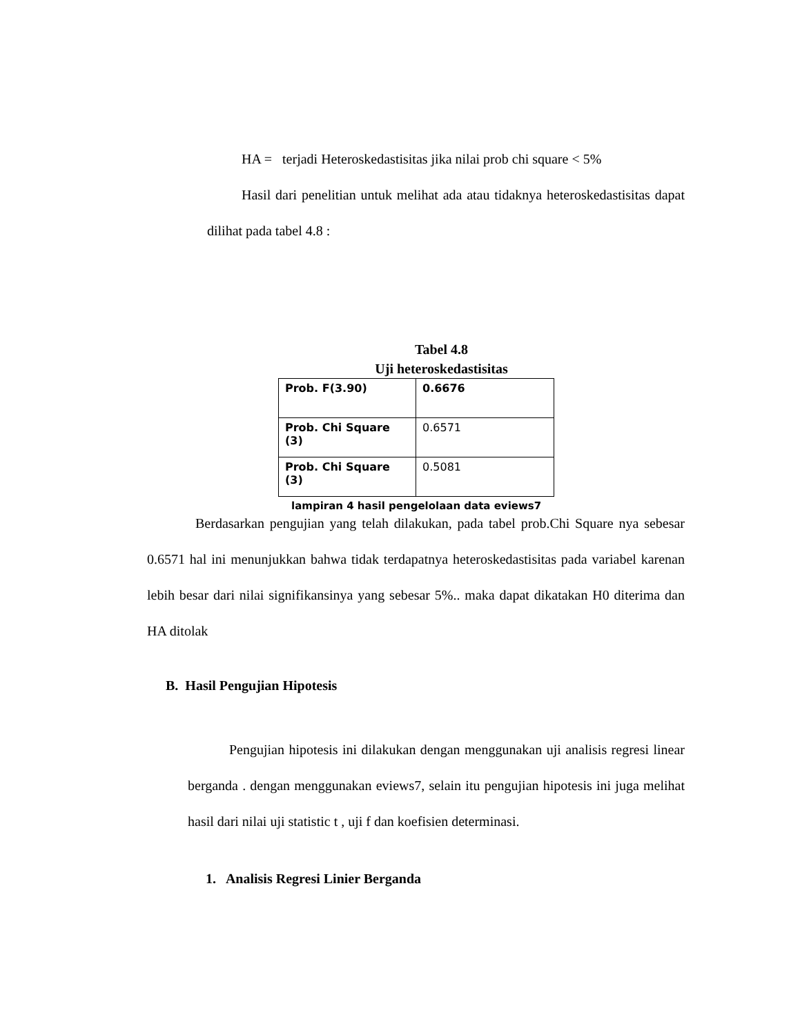HA = terjadi Heteroskedastisitas jika nilai prob chi square < 5%
Hasil dari penelitian untuk melihat ada atau tidaknya heteroskedastisitas dapat dilihat pada tabel 4.8 :
Tabel 4.8
Uji heteroskedastisitas
| Prob. F(3.90) | 0.6676 |
| Prob. Chi Square (3) | 0.6571 |
| Prob. Chi Square (3) | 0.5081 |
lampiran 4 hasil pengelolaan data eviews7
Berdasarkan pengujian yang telah dilakukan, pada tabel prob.Chi Square nya sebesar 0.6571 hal ini menunjukkan bahwa tidak terdapatnya heteroskedastisitas pada variabel karenan lebih besar dari nilai signifikansinya yang sebesar 5%.. maka dapat dikatakan H0 diterima dan HA ditolak
B. Hasil Pengujian Hipotesis
Pengujian hipotesis ini dilakukan dengan menggunakan uji analisis regresi linear berganda . dengan menggunakan eviews7, selain itu pengujian hipotesis ini juga melihat hasil dari nilai uji statistic t , uji f dan koefisien determinasi.
1. Analisis Regresi Linier Berganda